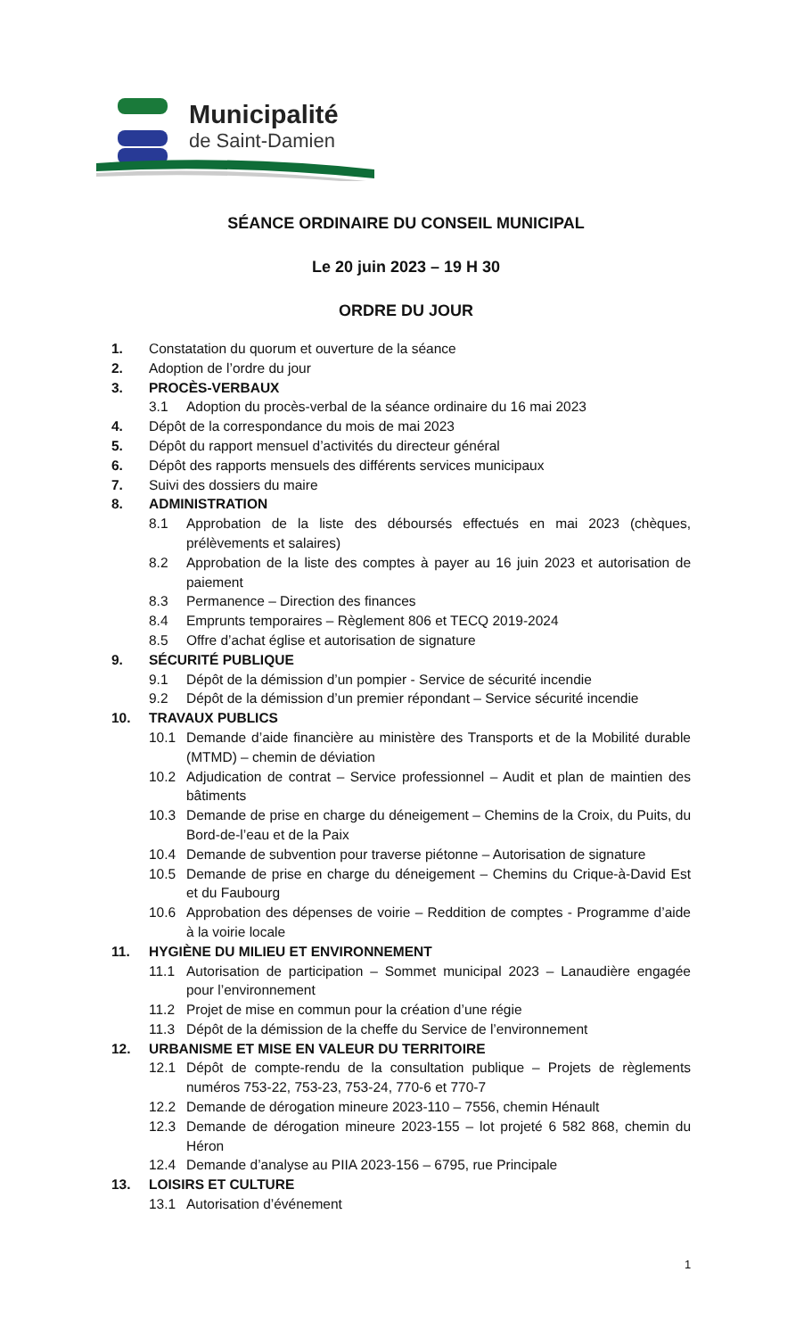Municipalité
de Saint-Damien
SÉANCE ORDINAIRE DU CONSEIL MUNICIPAL
Le 20 juin 2023 – 19 H 30
ORDRE DU JOUR
1. Constatation du quorum et ouverture de la séance
2. Adoption de l’ordre du jour
3. PROCÈS-VERBAUX
3.1 Adoption du procès-verbal de la séance ordinaire du 16 mai 2023
4. Dépôt de la correspondance du mois de mai 2023
5. Dépôt du rapport mensuel d’activités du directeur général
6. Dépôt des rapports mensuels des différents services municipaux
7. Suivi des dossiers du maire
8. ADMINISTRATION
8.1 Approbation de la liste des déboursés effectués en mai 2023 (chèques, prélèvements et salaires)
8.2 Approbation de la liste des comptes à payer au 16 juin 2023 et autorisation de paiement
8.3 Permanence – Direction des finances
8.4 Emprunts temporaires – Règlement 806 et TECQ 2019-2024
8.5 Offre d’achat église et autorisation de signature
9. SÉCURITÉ PUBLIQUE
9.1 Dépôt de la démission d’un pompier - Service de sécurité incendie
9.2 Dépôt de la démission d’un premier répondant – Service sécurité incendie
10. TRAVAUX PUBLICS
10.1 Demande d’aide financière au ministère des Transports et de la Mobilité durable (MTMD) – chemin de déviation
10.2 Adjudication de contrat – Service professionnel – Audit et plan de maintien des bâtiments
10.3 Demande de prise en charge du déneigement – Chemins de la Croix, du Puits, du Bord-de-l’eau et de la Paix
10.4 Demande de subvention pour traverse piétonne – Autorisation de signature
10.5 Demande de prise en charge du déneigement – Chemins du Crique-à-David Est et du Faubourg
10.6 Approbation des dépenses de voirie – Reddition de comptes - Programme d’aide à la voirie locale
11. HYGIÈNE DU MILIEU ET ENVIRONNEMENT
11.1 Autorisation de participation – Sommet municipal 2023 – Lanaudière engagée pour l’environnement
11.2 Projet de mise en commun pour la création d’une régie
11.3 Dépôt de la démission de la cheffe du Service de l’environnement
12. URBANISME ET MISE EN VALEUR DU TERRITOIRE
12.1 Dépôt de compte-rendu de la consultation publique – Projets de règlements numéros 753-22, 753-23, 753-24, 770-6 et 770-7
12.2 Demande de dérogation mineure 2023-110 – 7556, chemin Hénault
12.3 Demande de dérogation mineure 2023-155 – lot projeté 6 582 868, chemin du Héron
12.4 Demande d’analyse au PIIA 2023-156 – 6795, rue Principale
13. LOISIRS ET CULTURE
13.1 Autorisation d’événement
1